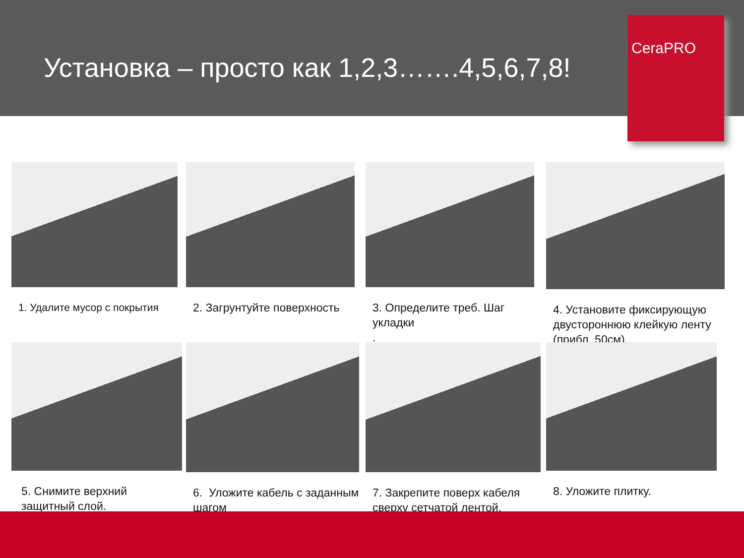Установка – просто как 1,2,3…….4,5,6,7,8!
CeraPRO
1. Удалите мусор с покрытия 2. Загрунтуйте поверхность
3. Определите треб. Шаг укладки
.
4. Установите фиксирующую двустороннюю клейкую ленту (прибл. 50см).
5. Снимите верхний защитный слой. 6. Уложите кабель с заданным шагом
7. Закрепите поверх кабеля сверху сетчатой лентой.
8. Уложите плитку.